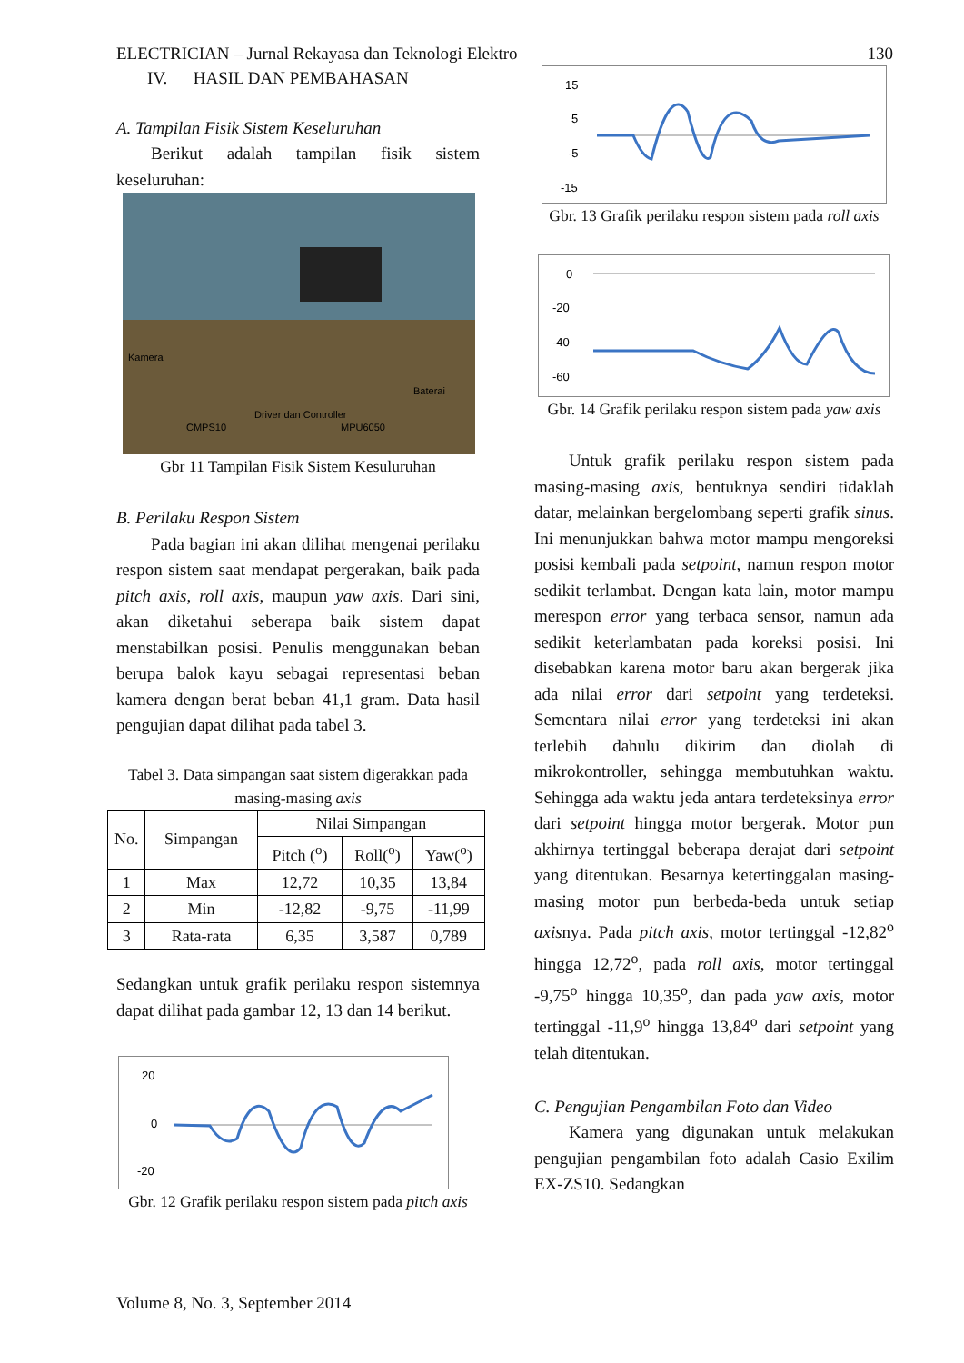ELECTRICIAN – Jurnal Rekayasa dan Teknologi Elektro 130
IV. HASIL DAN PEMBAHASAN
A. Tampilan Fisik Sistem Keseluruhan
Berikut adalah tampilan fisik sistem keseluruhan:
Kamera
Baterai
CMPS10
Driver dan Controller
MPU6050
Gbr 11 Tampilan Fisik Sistem Kesuluruhan
B. Perilaku Respon Sistem
Pada bagian ini akan dilihat mengenai perilaku respon sistem saat mendapat pergerakan, baik pada pitch axis, roll axis, maupun yaw axis. Dari sini, akan diketahui seberapa baik sistem dapat menstabilkan posisi. Penulis menggunakan beban berupa balok kayu sebagai representasi beban kamera dengan berat beban 41,1 gram. Data hasil pengujian dapat dilihat pada tabel 3.
Tabel 3. Data simpangan saat sistem digerakkan pada masing-masing axis
| No. | Simpangan | Nilai Simpangan | | |
| --- | --- | --- | --- | --- |
| | | Pitch (<sup>o</sup>) | Roll(<sup>o</sup>) | Yaw(<sup>o</sup>) |
| 1 | Max | 12,72 | 10,35 | 13,84 |
| 2 | Min | -12,82 | -9,75 | -11,99 |
| 3 | Rata-rata | 6,35 | 3,587 | 0,789 |
Sedangkan untuk grafik perilaku respon sistemnya dapat dilihat pada gambar 12, 13 dan 14 berikut.
20
0
-20
Gbr. 12 Grafik perilaku respon sistem pada pitch axis
15
5
-5
-15
Gbr. 13 Grafik perilaku respon sistem pada roll axis
0
-20
-40
-60
Gbr. 14 Grafik perilaku respon sistem pada yaw axis
Untuk grafik perilaku respon sistem pada masing-masing axis, bentuknya sendiri tidaklah datar, melainkan bergelombang seperti grafik sinus. Ini menunjukkan bahwa motor mampu mengoreksi posisi kembali pada setpoint, namun respon motor sedikit terlambat. Dengan kata lain, motor mampu merespon error yang terbaca sensor, namun ada sedikit keterlambatan pada koreksi posisi. Ini disebabkan karena motor baru akan bergerak jika ada nilai error dari setpoint yang terdeteksi. Sementara nilai error yang terdeteksi ini akan terlebih dahulu dikirim dan diolah di mikrokontroller, sehingga membutuhkan waktu. Sehingga ada waktu jeda antara terdeteksinya error dari setpoint hingga motor bergerak. Motor pun akhirnya tertinggal beberapa derajat dari setpoint yang ditentukan. Besarnya ketertinggalan masing-masing motor pun berbeda-beda untuk setiap axisnya. Pada pitch axis, motor tertinggal -12,82<sup>o</sup> hingga 12,72<sup>o</sup>, pada roll axis, motor tertinggal -9,75<sup>o</sup> hingga 10,35<sup>o</sup>, dan pada yaw axis, motor tertinggal -11,9<sup>o</sup> hingga 13,84<sup>o</sup> dari setpoint yang telah ditentukan.
C. Pengujian Pengambilan Foto dan Video
Kamera yang digunakan untuk melakukan pengujian pengambilan foto adalah Casio Exilim EX-ZS10. Sedangkan
Volume 8, No. 3, September 2014